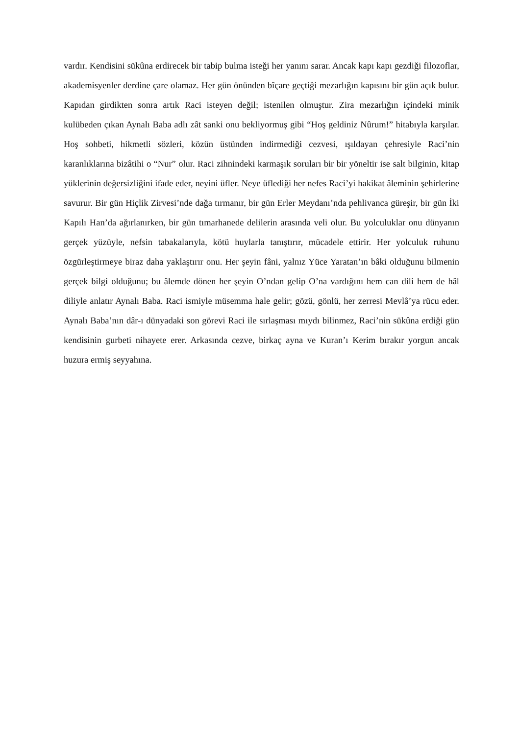vardır. Kendisini sükûna erdirecek bir tabip bulma isteği her yanını sarar. Ancak kapı kapı gezdiği filozoflar, akademisyenler derdine çare olamaz. Her gün önünden bîçare geçtiği mezarlığın kapısını bir gün açık bulur. Kapıdan girdikten sonra artık Raci isteyen değil; istenilen olmuştur. Zira mezarlığın içindeki minik kulübeden çıkan Aynalı Baba adlı zât sanki onu bekliyormuş gibi “Hoş geldiniz Nûrum!” hitabıyla karşılar. Hoş sohbeti, hikmetli sözleri, közün üstünden indirmediği cezvesi, ışıldayan çehresiyle Raci’nin karanlıklarına bizâtihi o “Nur” olur. Raci zihnindeki karmaşık soruları bir bir yöneltir ise salt bilginin, kitap yüklerinin değersizliğini ifade eder, neyini üfler. Neye üflediği her nefes Raci’yi hakikat âleminin şehirlerine savurur. Bir gün Hiçlik Zirvesi’nde dağa tırmanır, bir gün Erler Meydanı’nda pehlivanca güreşir, bir gün İki Kapılı Han’da ağırlanırken, bir gün tımarhanede delilerin arasında veli olur. Bu yolculuklar onu dünyanın gerçek yüzüyle, nefsin tabakalarıyla, kötü huylarla tanıştırır, mücadele ettirir. Her yolculuk ruhunu özgürleştirmeye biraz daha yaklaştırır onu. Her şeyin fâni, yalnız Yüce Yaratan’ın bâki olduğunu bilmenin gerçek bilgi olduğunu; bu âlemde dönen her şeyin O’ndan gelip O’na vardığını hem can dili hem de hâl diliyle anlatır Aynalı Baba. Raci ismiyle müsemma hale gelir; gözü, gönlü, her zerresi Mevlâ’ya rücu eder. Aynalı Baba’nın dâr-ı dünyadaki son görevi Raci ile sırlaşması mıydı bilinmez, Raci’nin sükûna erdiği gün kendisinin gurbeti nihayete erer. Arkasında cezve, birkaç ayna ve Kuran’ı Kerim bırakır yorgun ancak huzura ermiş seyyahına.